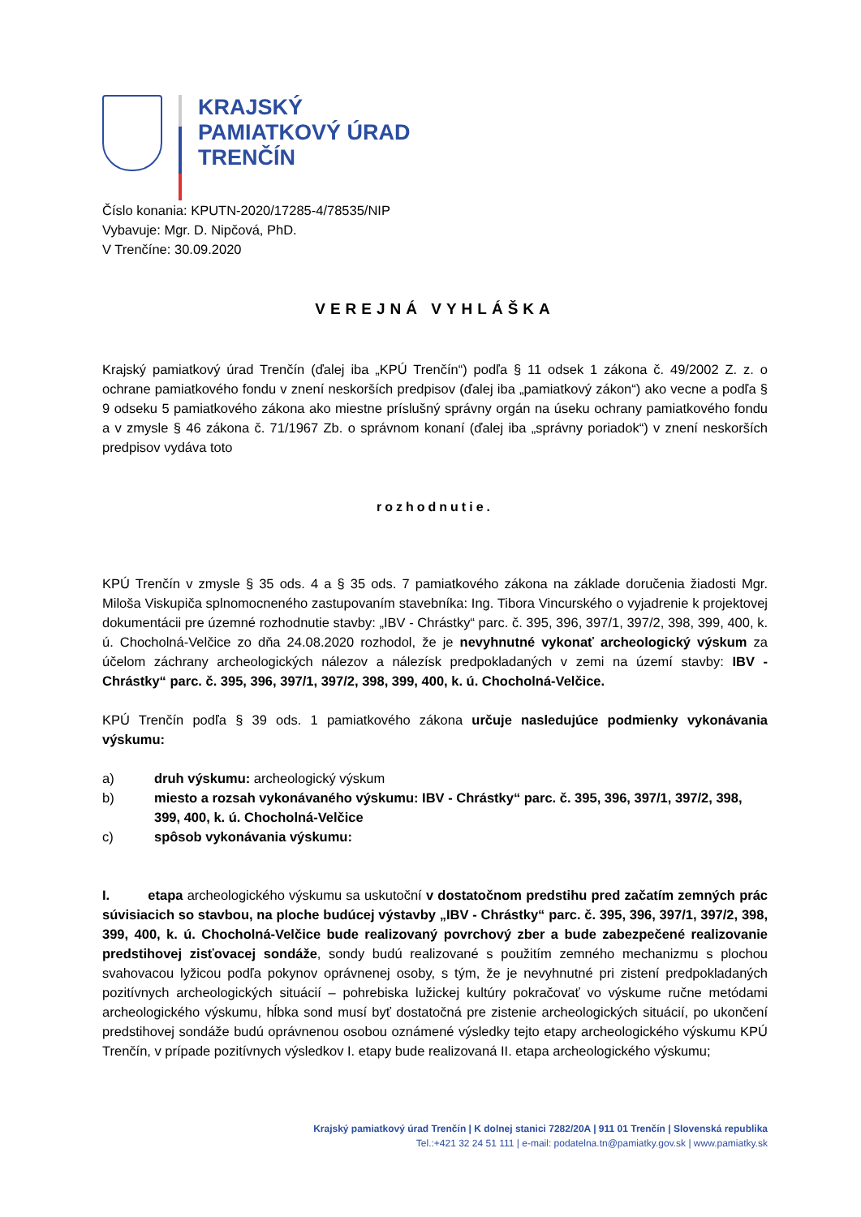KRAJSKÝ
PAMIATKOVÝ ÚRAD
TRENČÍN
Číslo konania: KPUTN-2020/17285-4/78535/NIP
Vybavuje: Mgr. D. Nipčová, PhD.
V Trenčíne: 30.09.2020
VEREJNÁ VYHLÁŠKA
Krajský pamiatkový úrad Trenčín (ďalej iba „KPÚ Trenčín“) podľa § 11 odsek 1 zákona č. 49/2002 Z. z. o ochrane pamiatkového fondu v znení neskorších predpisov (ďalej iba „pamiatkový zákon“) ako vecne a podľa § 9 odseku 5 pamiatkového zákona ako miestne príslušný správny orgán na úseku ochrany pamiatkového fondu a v zmysle § 46 zákona č. 71/1967 Zb. o správnom konaní (ďalej iba „správny poriadok“) v znení neskorších predpisov vydáva toto
rozhodnutie.
KPÚ Trenčín v zmysle § 35 ods. 4 a § 35 ods. 7 pamiatkového zákona na základe doručenia žiadosti Mgr. Miloša Viskupiča splnomocneného zastupovaním stavebníka: Ing. Tibora Vincurského o vyjadrenie k projektovej dokumentácii pre územné rozhodnutie stavby: „IBV - Chrástky“ parc. č. 395, 396, 397/1, 397/2, 398, 399, 400, k. ú. Chocholná-Velčice zo dňa 24.08.2020 rozhodol, že je nevyhnutné vykonať archeologický výskum za účelom záchrany archeologických nálezov a nálezísk predpokladaných v zemi na území stavby: IBV - Chrástky“ parc. č. 395, 396, 397/1, 397/2, 398, 399, 400, k. ú. Chocholná-Velčice.
KPÚ Trenčín podľa § 39 ods. 1 pamiatkového zákona určuje nasledujúce podmienky vykonávania výskumu:
a) druh výskumu: archeologický výskum
b) miesto a rozsah vykonávaného výskumu: IBV - Chrástky“ parc. č. 395, 396, 397/1, 397/2, 398, 399, 400, k. ú. Chocholná-Velčice
c) spôsob vykonávania výskumu:
I. etapa archeologického výskumu sa uskutoční v dostatočnom predstihu pred začatím zemných prác súvisiacich so stavbou, na ploche budúcej výstavby „IBV - Chrástky“ parc. č. 395, 396, 397/1, 397/2, 398, 399, 400, k. ú. Chocholná-Velčice bude realizovaný povrchový zber a bude zabezpečené realizovanie predstihovej zisťovacej sondáže, sondy budú realizované s použitím zemného mechanizmu s plochou svahovacou lyžicou podľa pokynov oprávnenej osoby, s tým, že je nevyhnutné pri zistení predpokladaných pozitívnych archeologických situácií – pohrebiska lužickej kultúry pokračovať vo výskume ručne metódami archeologického výskumu, hĺbka sond musí byť dostatočná pre zistenie archeologických situácií, po ukončení predstihovej sondáže budú oprávnenou osobou oznámené výsledky tejto etapy archeologického výskumu KPÚ Trenčín, v prípade pozitívnych výsledkov I. etapy bude realizovaná II. etapa archeologického výskumu;
Krajský pamiatkový úrad Trenčín | K dolnej stanici 7282/20A | 911 01 Trenčín | Slovenská republika
Tel.:+421 32 24 51 111 | e-mail: podatelna.tn@pamiatky.gov.sk | www.pamiatky.sk